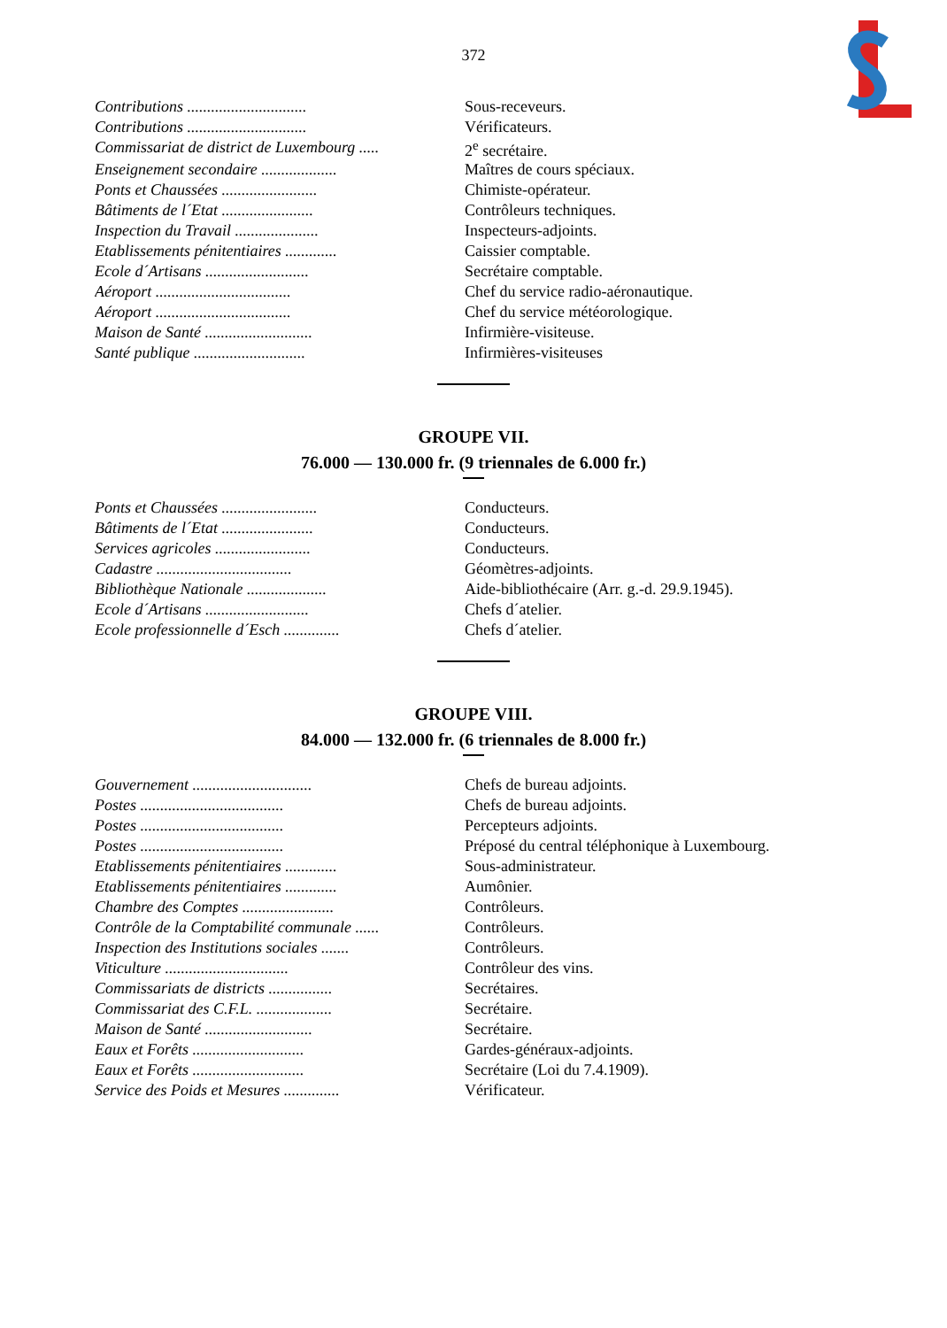372
| Contributions .............................. | Sous-receveurs. |
| Contributions .............................. | Vérificateurs. |
| Commissariat de district de Luxembourg ..... | 2<sup>e</sup> secrétaire. |
| Enseignement secondaire ................... | Maîtres de cours spéciaux. |
| Ponts et Chaussées ........................ | Chimiste-opérateur. |
| Bâtiments de l´Etat ....................... | Contrôleurs techniques. |
| Inspection du Travail ..................... | Inspecteurs-adjoints. |
| Etablissements pénitentiaires ............. | Caissier comptable. |
| Ecole d´Artisans .......................... | Secrétaire comptable. |
| Aéroport .................................. | Chef du service radio-aéronautique. |
| Aéroport .................................. | Chef du service météorologique. |
| Maison de Santé ........................... | Infirmière-visiteuse. |
| Santé publique ............................ | Infirmières-visiteuses |
GROUPE VII.
76.000 — 130.000 fr. (9 triennales de 6.000 fr.)
| Ponts et Chaussées ........................ | Conducteurs. |
| Bâtiments de l´Etat ....................... | Conducteurs. |
| Services agricoles ........................ | Conducteurs. |
| Cadastre .................................. | Géomètres-adjoints. |
| Bibliothèque Nationale .................... | Aide-bibliothécaire (Arr. g.-d. 29.9.1945). |
| Ecole d´Artisans .......................... | Chefs d´atelier. |
| Ecole professionnelle d´Esch .............. | Chefs d´atelier. |
GROUPE VIII.
84.000 — 132.000 fr. (6 triennales de 8.000 fr.)
| Gouvernement .............................. | Chefs de bureau adjoints. |
| Postes .................................... | Chefs de bureau adjoints. |
| Postes .................................... | Percepteurs adjoints. |
| Postes .................................... | Préposé du central téléphonique à Luxembourg. |
| Etablissements pénitentiaires ............. | Sous-administrateur. |
| Etablissements pénitentiaires ............. | Aumônier. |
| Chambre des Comptes ....................... | Contrôleurs. |
| Contrôle de la Comptabilité communale ...... | Contrôleurs. |
| Inspection des Institutions sociales ....... | Contrôleurs. |
| Viticulture ............................... | Contrôleur des vins. |
| Commissariats de districts ................ | Secrétaires. |
| Commissariat des C.F.L. ................... | Secrétaire. |
| Maison de Santé ........................... | Secrétaire. |
| Eaux et Forêts ............................ | Gardes-généraux-adjoints. |
| Eaux et Forêts ............................ | Secrétaire (Loi du 7.4.1909). |
| Service des Poids et Mesures .............. | Vérificateur. |